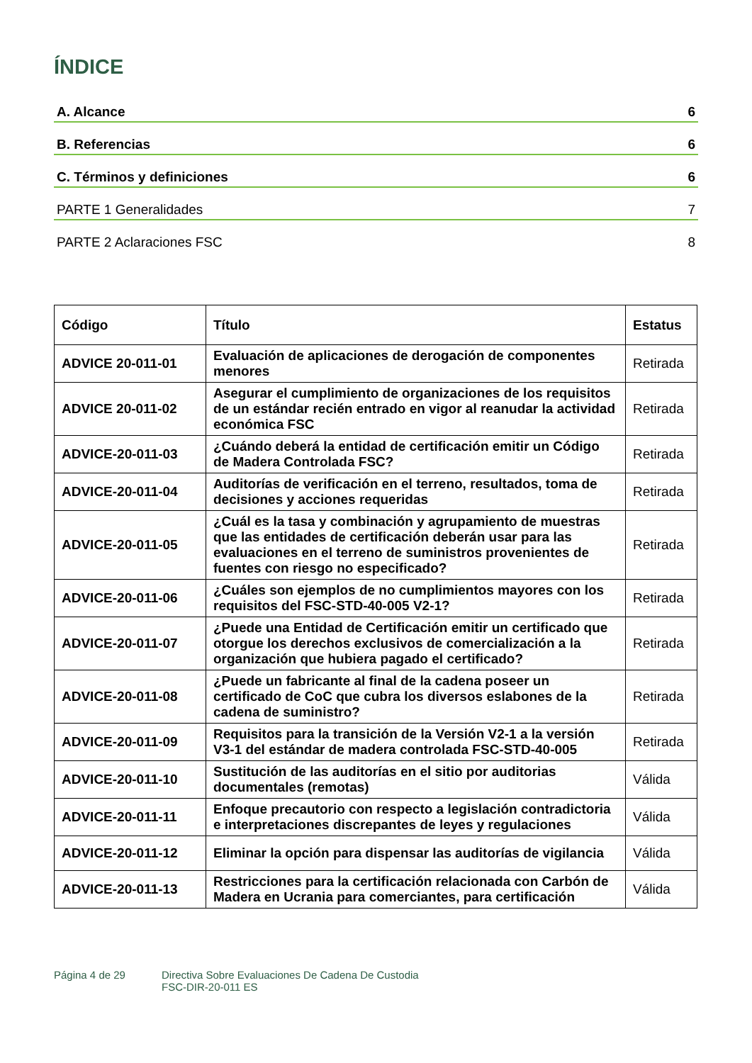ÍNDICE
A. Alcance 6
B. Referencias 6
C. Términos y definiciones 6
PARTE 1 Generalidades 7
PARTE 2 Aclaraciones FSC 8
| Código | Título | Estatus |
| --- | --- | --- |
| ADVICE 20-011-01 | Evaluación de aplicaciones de derogación de componentes menores | Retirada |
| ADVICE 20-011-02 | Asegurar el cumplimiento de organizaciones de los requisitos de un estándar recién entrado en vigor al reanudar la actividad económica FSC | Retirada |
| ADVICE-20-011-03 | ¿Cuándo deberá la entidad de certificación emitir un Código de Madera Controlada FSC? | Retirada |
| ADVICE-20-011-04 | Auditorías de verificación en el terreno, resultados, toma de decisiones y acciones requeridas | Retirada |
| ADVICE-20-011-05 | ¿Cuál es la tasa y combinación y agrupamiento de muestras que las entidades de certificación deberán usar para las evaluaciones en el terreno de suministros provenientes de fuentes con riesgo no especificado? | Retirada |
| ADVICE-20-011-06 | ¿Cuáles son ejemplos de no cumplimientos mayores con los requisitos del FSC-STD-40-005 V2-1? | Retirada |
| ADVICE-20-011-07 | ¿Puede una Entidad de Certificación emitir un certificado que otorgue los derechos exclusivos de comercialización a la organización que hubiera pagado el certificado? | Retirada |
| ADVICE-20-011-08 | ¿Puede un fabricante al final de la cadena poseer un certificado de CoC que cubra los diversos eslabones de la cadena de suministro? | Retirada |
| ADVICE-20-011-09 | Requisitos para la transición de la Versión V2-1 a la versión V3-1 del estándar de madera controlada FSC-STD-40-005 | Retirada |
| ADVICE-20-011-10 | Sustitución de las auditorías en el sitio por auditorias documentales (remotas) | Válida |
| ADVICE-20-011-11 | Enfoque precautorio con respecto a legislación contradictoria e interpretaciones discrepantes de leyes y regulaciones | Válida |
| ADVICE-20-011-12 | Eliminar la opción para dispensar las auditorías de vigilancia | Válida |
| ADVICE-20-011-13 | Restricciones para la certificación relacionada con Carbón de Madera en Ucrania para comerciantes, para certificación | Válida |
Página 4 de 29 Directiva Sobre Evaluaciones De Cadena De Custodia
FSC-DIR-20-011 ES